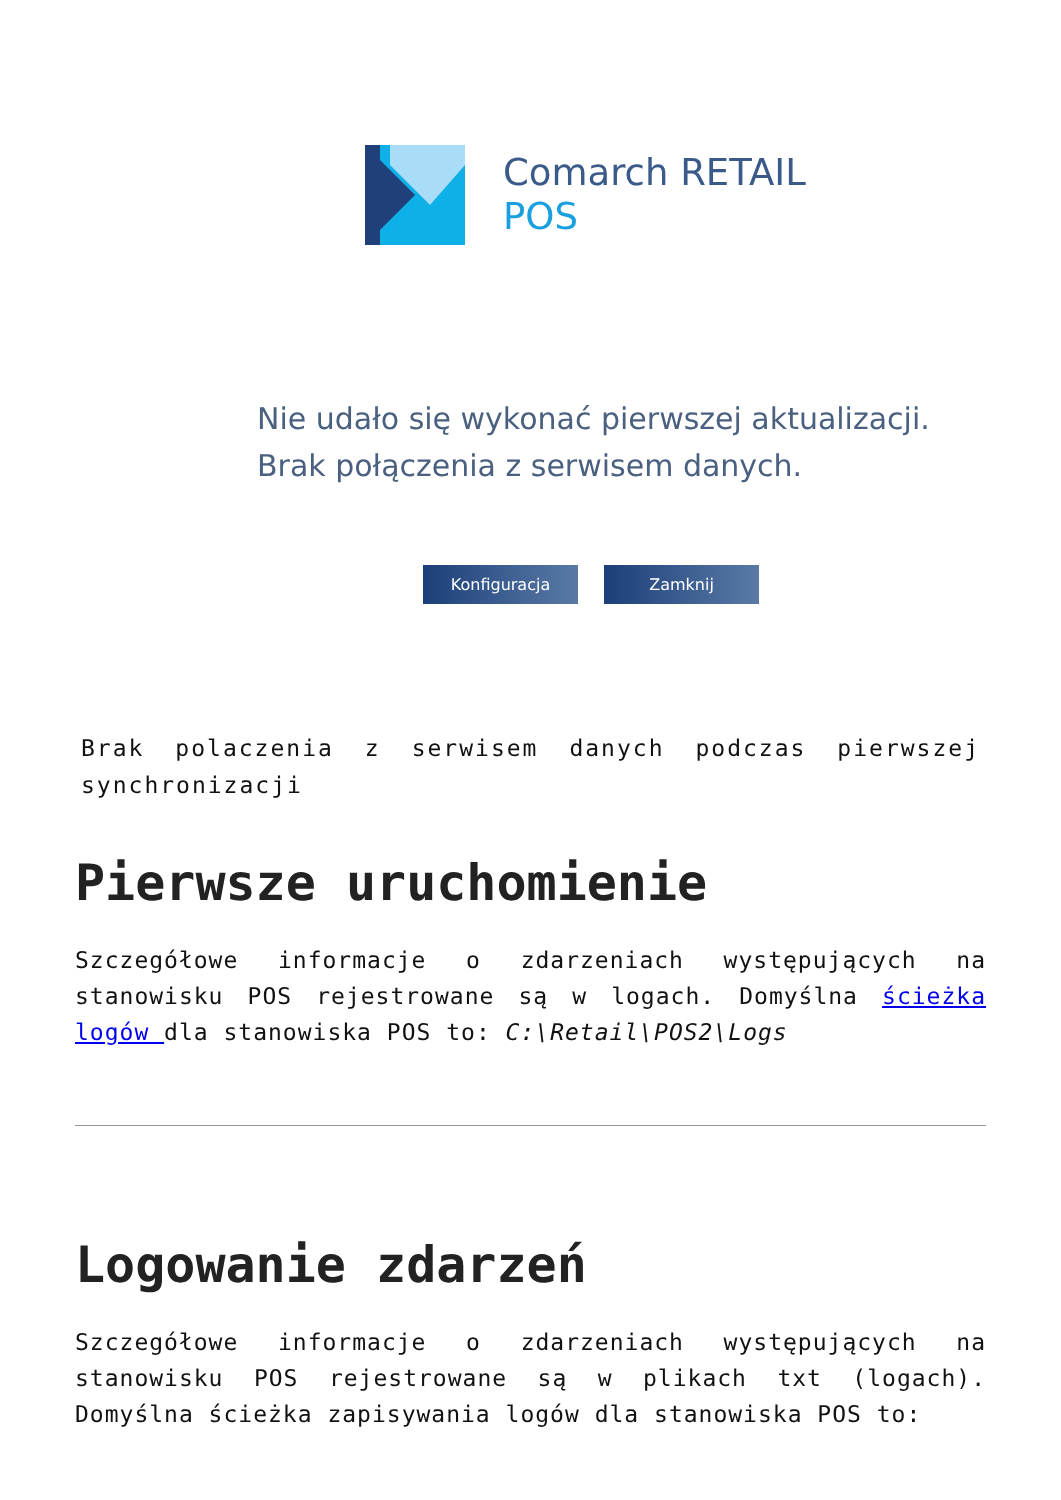Comarch RETAIL
POS
Nie udało się wykonać pierwszej aktualizacji.
Brak połączenia z serwisem danych.
Konfiguracja Zamknij
Brak polaczenia z serwisem danych podczas pierwszej synchronizacji
Pierwsze uruchomienie
Szczegółowe informacje o zdarzeniach występujących na stanowisku POS rejestrowane są w logach. Domyślna ścieżka logów dla stanowiska POS to: C:\Retail\POS2\Logs
Logowanie zdarzeń
Szczegółowe informacje o zdarzeniach występujących na stanowisku POS rejestrowane są w plikach txt (logach). Domyślna ścieżka zapisywania logów dla stanowiska POS to: